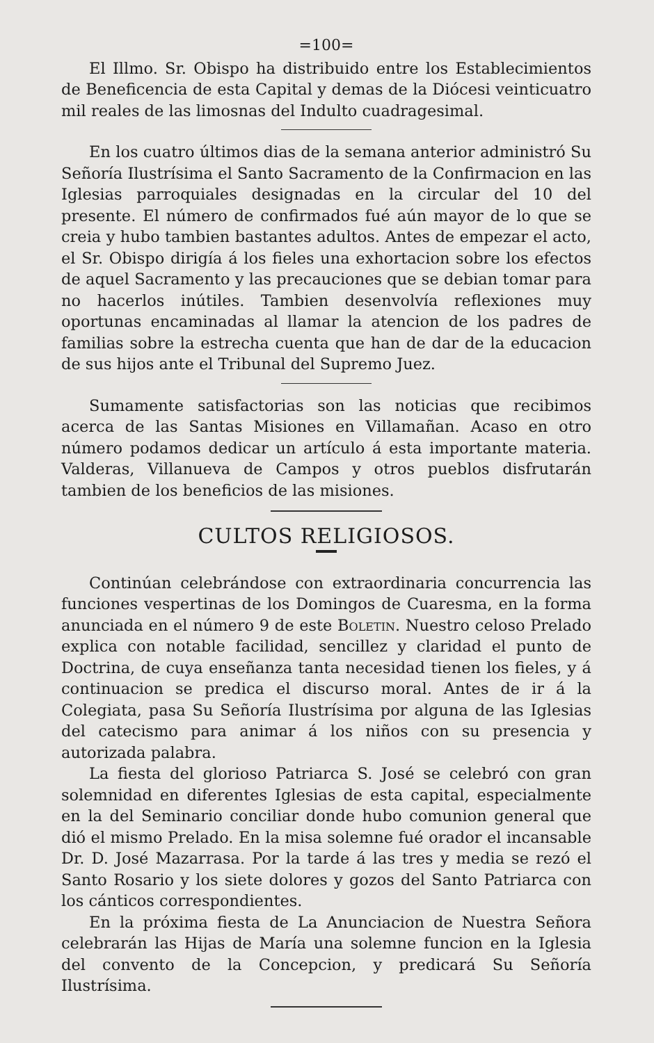=100=
El Illmo. Sr. Obispo ha distribuido entre los Establecimientos de Beneficencia de esta Capital y demas de la Diócesi veinticuatro mil reales de las limosnas del Indulto cuadragesimal.
En los cuatro últimos dias de la semana anterior administró Su Señoría Ilustrísima el Santo Sacramento de la Confirmacion en las Iglesias parroquiales designadas en la circular del 10 del presente. El número de confirmados fué aún mayor de lo que se creia y hubo tambien bastantes adultos. Antes de empezar el acto, el Sr. Obispo dirigía á los fieles una exhortacion sobre los efectos de aquel Sacramento y las precauciones que se debian tomar para no hacerlos inútiles. Tambien desenvolvía reflexiones muy oportunas encaminadas al llamar la atencion de los padres de familias sobre la estrecha cuenta que han de dar de la educacion de sus hijos ante el Tribunal del Supremo Juez.
Sumamente satisfactorias son las noticias que recibimos acerca de las Santas Misiones en Villamañan. Acaso en otro número podamos dedicar un artículo á esta importante materia. Valderas, Villanueva de Campos y otros pueblos disfrutarán tambien de los beneficios de las misiones.
CULTOS RELIGIOSOS.
Continúan celebrándose con extraordinaria concurrencia las funciones vespertinas de los Domingos de Cuaresma, en la forma anunciada en el número 9 de este Boletin. Nuestro celoso Prelado explica con notable facilidad, sencillez y claridad el punto de Doctrina, de cuya enseñanza tanta necesidad tienen los fieles, y á continuacion se predica el discurso moral. Antes de ir á la Colegiata, pasa Su Señoría Ilustrísima por alguna de las Iglesias del catecismo para animar á los niños con su presencia y autorizada palabra.
La fiesta del glorioso Patriarca S. José se celebró con gran solemnidad en diferentes Iglesias de esta capital, especialmente en la del Seminario conciliar donde hubo comunion general que dió el mismo Prelado. En la misa solemne fué orador el incansable Dr. D. José Mazarrasa. Por la tarde á las tres y media se rezó el Santo Rosario y los siete dolores y gozos del Santo Patriarca con los cánticos correspondientes.
En la próxima fiesta de La Anunciacion de Nuestra Señora celebrarán las Hijas de María una solemne funcion en la Iglesia del convento de la Concepcion, y predicará Su Señoría Ilustrísima.